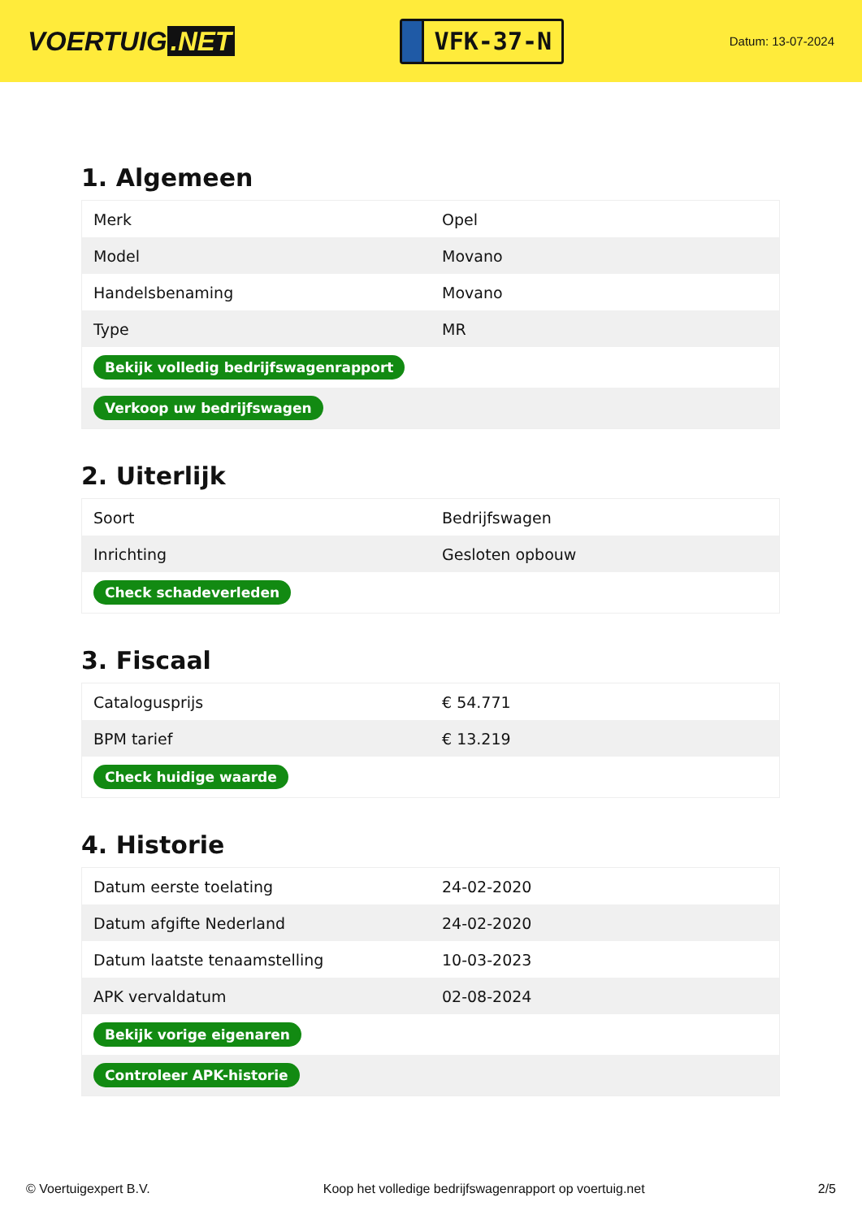VOERTUIG.NET
VFK-37-N
Datum: 13-07-2024
1. Algemeen
| Merk | Opel |
| Model | Movano |
| Handelsbenaming | Movano |
| Type | MR |
| Bekijk volledig bedrijfswagenrapport | |
| Verkoop uw bedrijfswagen | |
2. Uiterlijk
| Soort | Bedrijfswagen |
| Inrichting | Gesloten opbouw |
| Check schadeverleden | |
3. Fiscaal
| Catalogusprijs | € 54.771 |
| BPM tarief | € 13.219 |
| Check huidige waarde | |
4. Historie
| Datum eerste toelating | 24-02-2020 |
| Datum afgifte Nederland | 24-02-2020 |
| Datum laatste tenaamstelling | 10-03-2023 |
| APK vervaldatum | 02-08-2024 |
| Bekijk vorige eigenaren | |
| Controleer APK-historie | |
© Voertuigexpert B.V. Koop het volledige bedrijfswagenrapport op voertuig.net 2/5